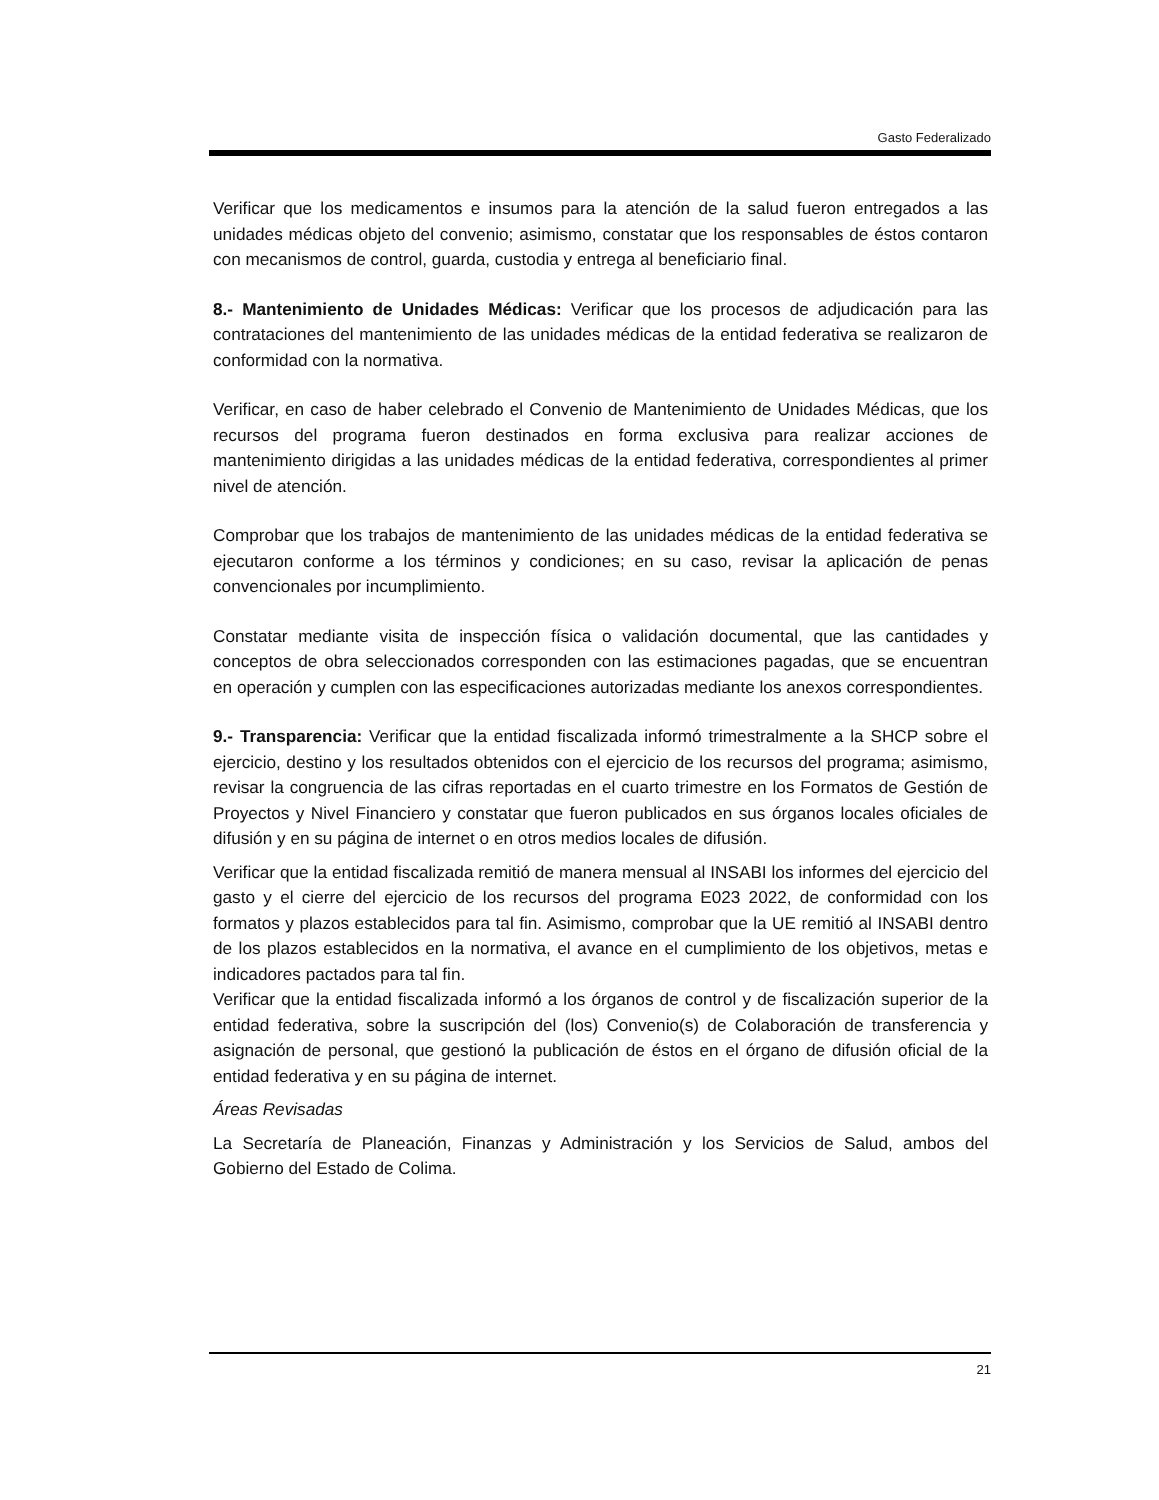Gasto Federalizado
Verificar que los medicamentos e insumos para la atención de la salud fueron entregados a las unidades médicas objeto del convenio; asimismo, constatar que los responsables de éstos contaron con mecanismos de control, guarda, custodia y entrega al beneficiario final.
8.- Mantenimiento de Unidades Médicas: Verificar que los procesos de adjudicación para las contrataciones del mantenimiento de las unidades médicas de la entidad federativa se realizaron de conformidad con la normativa.
Verificar, en caso de haber celebrado el Convenio de Mantenimiento de Unidades Médicas, que los recursos del programa fueron destinados en forma exclusiva para realizar acciones de mantenimiento dirigidas a las unidades médicas de la entidad federativa, correspondientes al primer nivel de atención.
Comprobar que los trabajos de mantenimiento de las unidades médicas de la entidad federativa se ejecutaron conforme a los términos y condiciones; en su caso, revisar la aplicación de penas convencionales por incumplimiento.
Constatar mediante visita de inspección física o validación documental, que las cantidades y conceptos de obra seleccionados corresponden con las estimaciones pagadas, que se encuentran en operación y cumplen con las especificaciones autorizadas mediante los anexos correspondientes.
9.- Transparencia: Verificar que la entidad fiscalizada informó trimestralmente a la SHCP sobre el ejercicio, destino y los resultados obtenidos con el ejercicio de los recursos del programa; asimismo, revisar la congruencia de las cifras reportadas en el cuarto trimestre en los Formatos de Gestión de Proyectos y Nivel Financiero y constatar que fueron publicados en sus órganos locales oficiales de difusión y en su página de internet o en otros medios locales de difusión.
Verificar que la entidad fiscalizada remitió de manera mensual al INSABI los informes del ejercicio del gasto y el cierre del ejercicio de los recursos del programa E023 2022, de conformidad con los formatos y plazos establecidos para tal fin. Asimismo, comprobar que la UE remitió al INSABI dentro de los plazos establecidos en la normativa, el avance en el cumplimiento de los objetivos, metas e indicadores pactados para tal fin.
Verificar que la entidad fiscalizada informó a los órganos de control y de fiscalización superior de la entidad federativa, sobre la suscripción del (los) Convenio(s) de Colaboración de transferencia y asignación de personal, que gestionó la publicación de éstos en el órgano de difusión oficial de la entidad federativa y en su página de internet.
Áreas Revisadas
La Secretaría de Planeación, Finanzas y Administración y los Servicios de Salud, ambos del Gobierno del Estado de Colima.
21